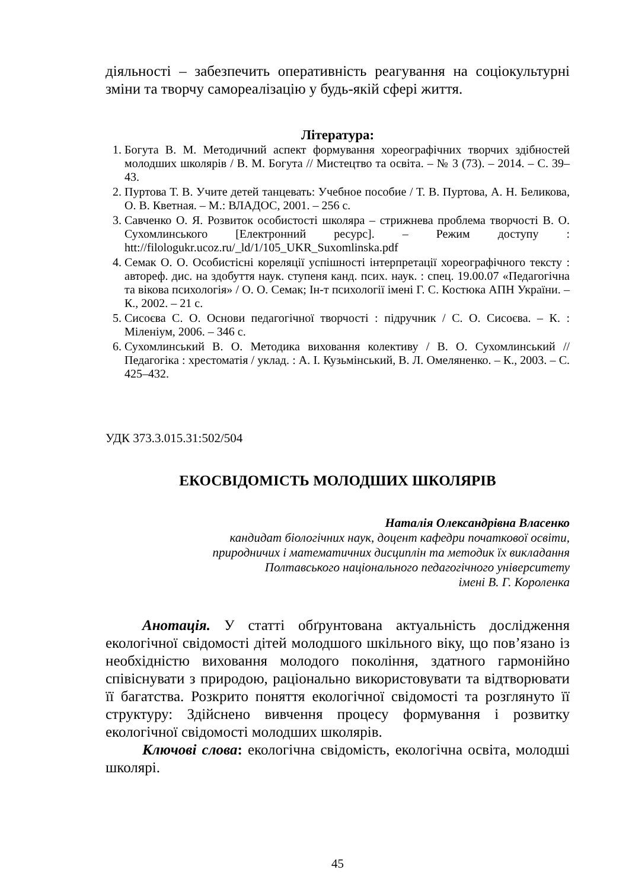діяльності – забезпечить оперативність реагування на соціокультурні зміни та творчу самореалізацію у будь-якій сфері життя.
Література:
1. Богута В. М. Методичний аспект формування хореографічних творчих здібностей молодших школярів / В. М. Богута // Мистецтво та освіта. – № 3 (73). – 2014. – С. 39–43.
2. Пуртова Т. В. Учите детей танцевать: Учебное пособие / Т. В. Пуртова, А. Н. Беликова, О. В. Кветная. – М.: ВЛАДОС, 2001. – 256 с.
3. Савченко О. Я. Розвиток особистості школяра – стрижнева проблема творчості В. О. Сухомлинського [Електронний ресурс]. – Режим доступу : htt://filologukr.ucoz.ru/_ld/1/105_UKR_Suxomlinska.pdf
4. Семак О. О. Особистісні кореляції успішності інтерпретації хореографічного тексту : автореф. дис. на здобуття наук. ступеня канд. псих. наук. : спец. 19.00.07 «Педагогічна та вікова психологія» / О. О. Семак; Ін-т психології імені Г. С. Костюка АПН України. – К., 2002. – 21 с.
5. Сисоєва С. О. Основи педагогічної творчості : підручник / С. О. Сисоєва. – К. : Міленіум, 2006. – 346 с.
6. Сухомлинський В. О. Методика виховання колективу / В. О. Сухомлинський // Педагогіка : хрестоматія / уклад. : А. І. Кузьмінський, В. Л. Омеляненко. – К., 2003. – С. 425–432.
УДК 373.3.015.31:502/504
ЕКОСВІДОМІСТЬ МОЛОДШИХ ШКОЛЯРІВ
Наталія Олександрівна Власенко
кандидат біологічних наук, доцент кафедри початкової освіти,
природничих і математичних дисциплін та методик їх викладання
Полтавського національного педагогічного університету
імені В. Г. Короленка
Анотація. У статті обґрунтована актуальність дослідження екологічної свідомості дітей молодшого шкільного віку, що пов’язано із необхідністю виховання молодого покоління, здатного гармонійно співіснувати з природою, раціонально використовувати та відтворювати її багатства. Розкрито поняття екологічної свідомості та розглянуто її структуру: Здійснено вивчення процесу формування і розвитку екологічної свідомості молодших школярів.
Ключові слова: екологічна свідомість, екологічна освіта, молодші школярі.
45